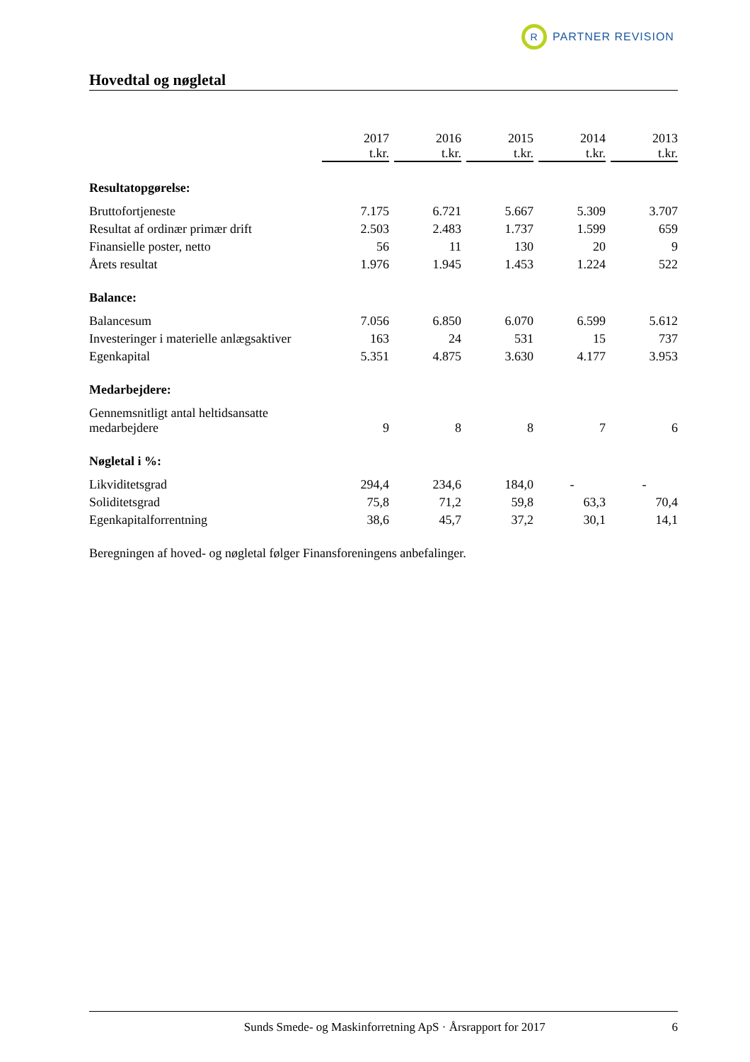R
PARTNER REVISION
Hovedtal og nøgletal
| | 2017 t.kr. | 2016 t.kr. | 2015 t.kr. | 2014 t.kr. | 2013 t.kr. |
| --- | --- | --- | --- | --- | --- |
| Resultatopgørelse: | | | | | |
| Bruttofortjeneste | 7.175 | 6.721 | 5.667 | 5.309 | 3.707 |
| Resultat af ordinær primær drift | 2.503 | 2.483 | 1.737 | 1.599 | 659 |
| Finansielle poster, netto | 56 | 11 | 130 | 20 | 9 |
| Årets resultat | 1.976 | 1.945 | 1.453 | 1.224 | 522 |
| Balance: | | | | | |
| Balancesum | 7.056 | 6.850 | 6.070 | 6.599 | 5.612 |
| Investeringer i materielle anlægsaktiver | 163 | 24 | 531 | 15 | 737 |
| Egenkapital | 5.351 | 4.875 | 3.630 | 4.177 | 3.953 |
| Medarbejdere: | | | | | |
| Gennemsnitligt antal heltidsansatte medarbejdere | 9 | 8 | 8 | 7 | 6 |
| Nøgletal i %: | | | | | |
| Likviditetsgrad | 294,4 | 234,6 | 184,0 | - | - |
| Soliditetsgrad | 75,8 | 71,2 | 59,8 | 63,3 | 70,4 |
| Egenkapitalforrentning | 38,6 | 45,7 | 37,2 | 30,1 | 14,1 |
Beregningen af hoved- og nøgletal følger Finansforeningens anbefalinger.
Sunds Smede- og Maskinforretning ApS · Årsrapport for 2017 6